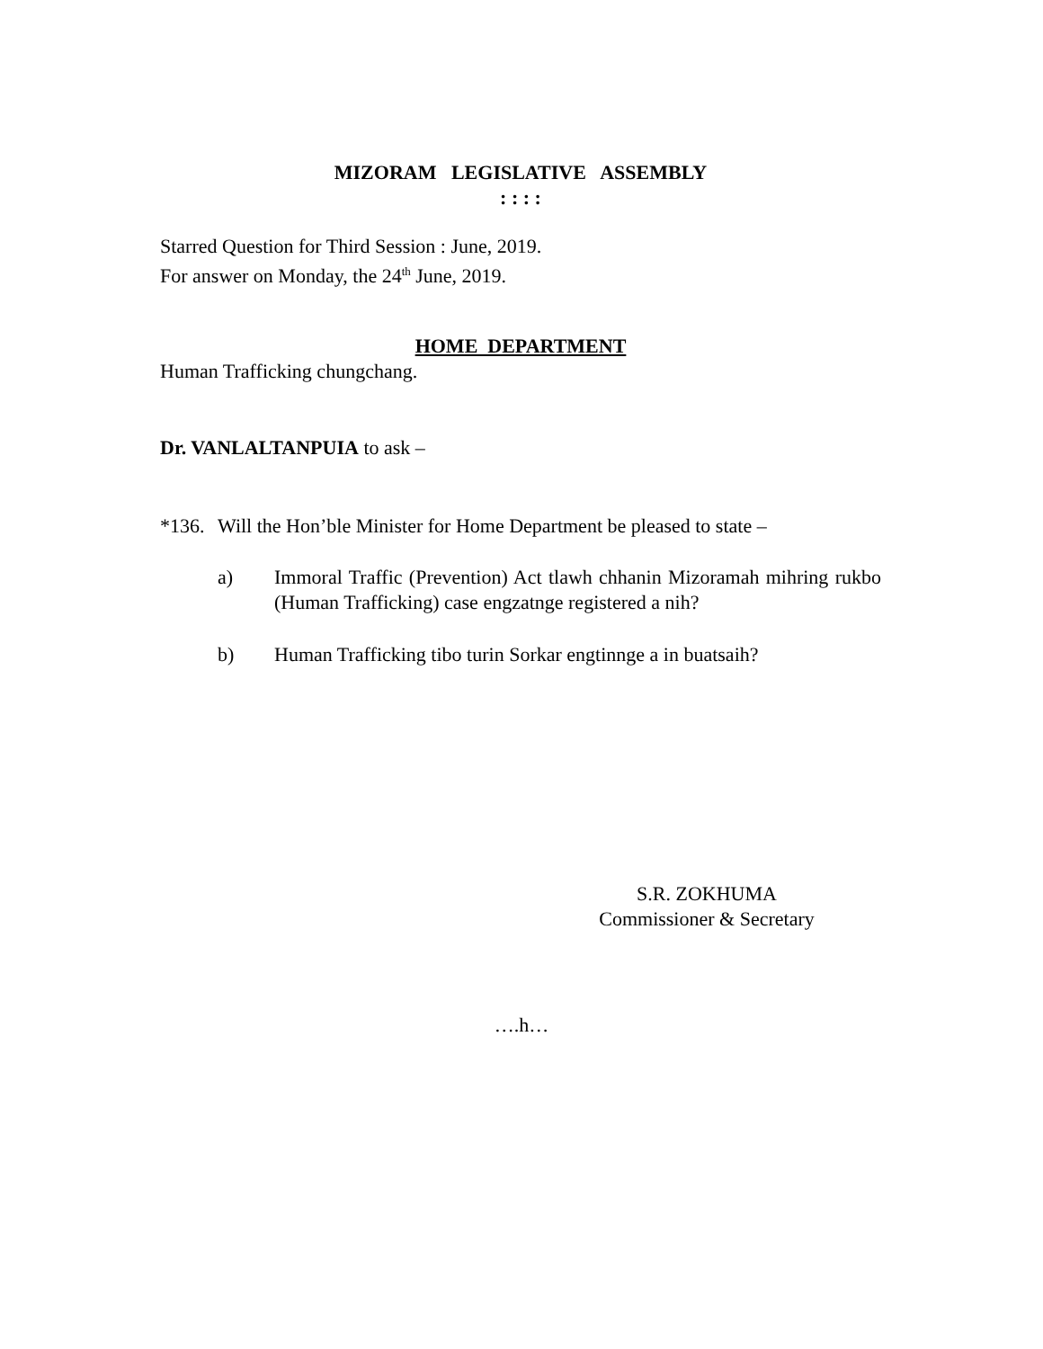MIZORAM LEGISLATIVE ASSEMBLY
: : : :
Starred Question for Third Session : June, 2019.
For answer on Monday, the 24<sup>th</sup> June, 2019.
HOME DEPARTMENT
Human Trafficking chungchang.
Dr. VANLALTANPUIA to ask –
*136.
Will the Hon’ble Minister for Home Department be pleased to state –
a) Immoral Traffic (Prevention) Act tlawh chhanin Mizoramah mihring rukbo (Human Trafficking) case engzatnge registered a nih?
b) Human Trafficking tibo turin Sorkar engtinnge a in buatsaih?
S.R. ZOKHUMA
Commissioner & Secretary
….h…